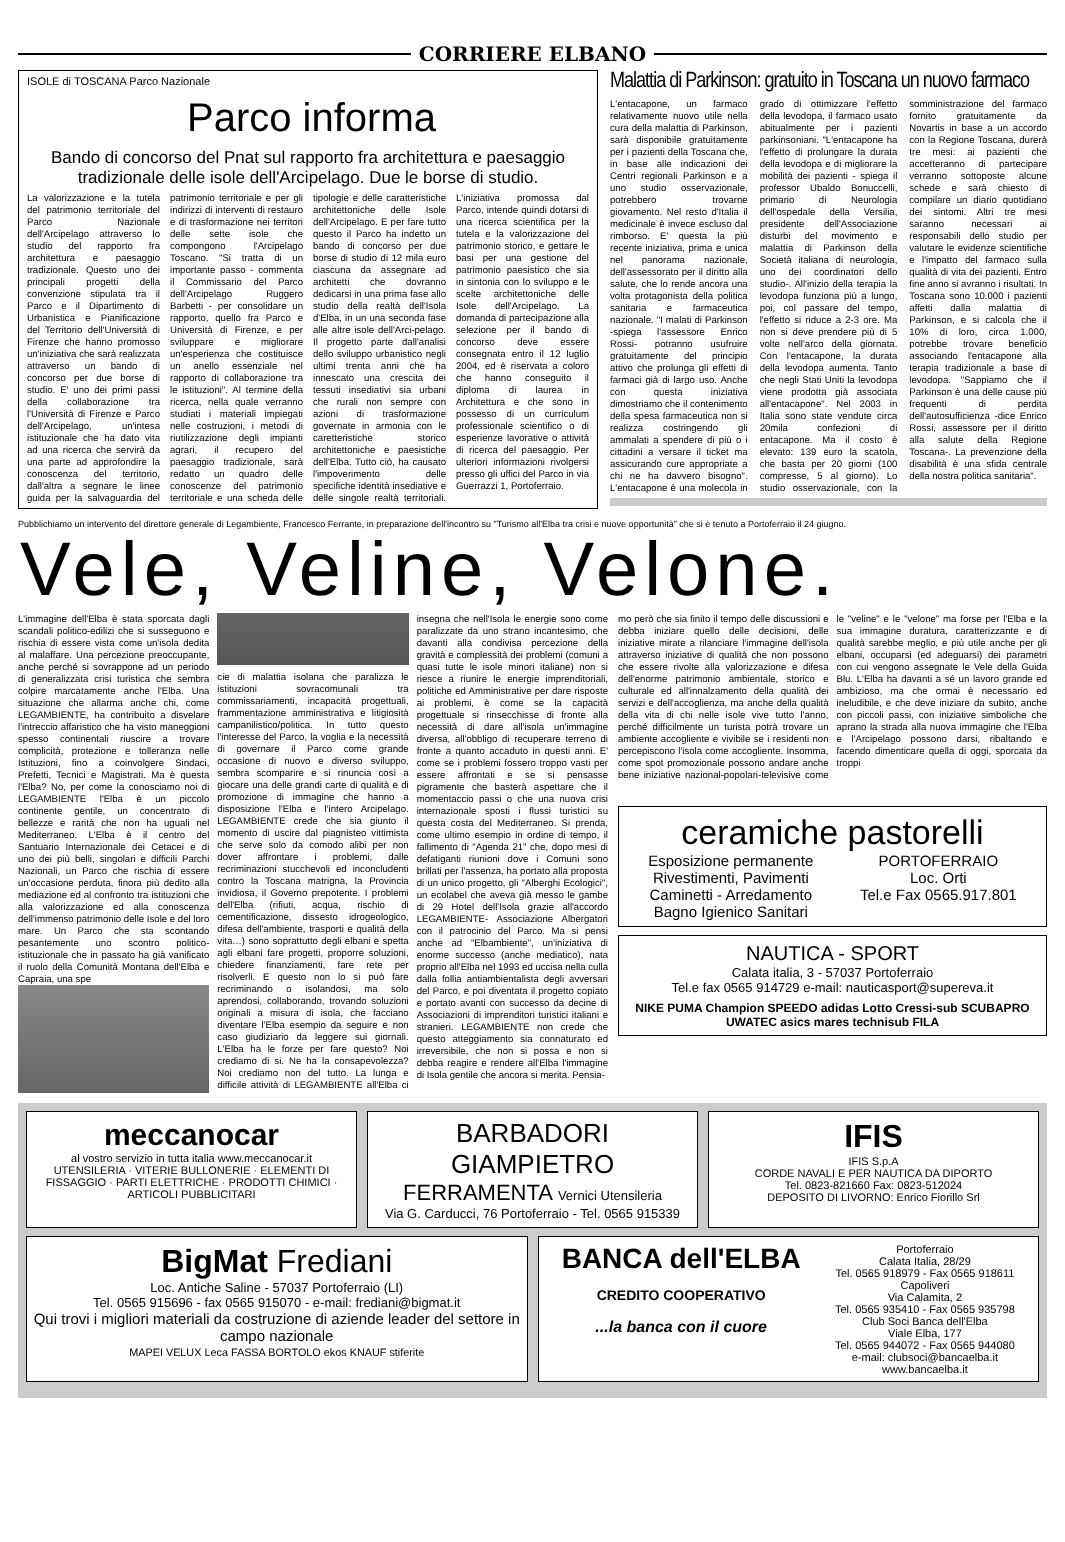CORRIERE ELBANO
ISOLE di TOSCANA Parco Nazionale
Parco informa
Bando di concorso del Pnat sul rapporto fra architettura e paesaggio tradizionale delle isole dell'Arcipelago. Due le borse di studio.
La valorizzazione e la tutela del patrimonio territoriale del Parco Nazionale dell'Arcipelago attraverso lo studio del rapporto fra architettura e paesaggio tradizionale. Questo uno dei principali progetti della convenzione stipulata tra il Parco e il Dipartimento di Urbanistica e Pianificazione del Territorio dell'Università di Firenze che hanno promosso un'iniziativa che sarà realizzata attraverso un bando di concorso per due borse di studio. E' uno dei primi passi della collaborazione tra l'Università di Firenze e Parco dell'Arcipelago, un'intesa istituzionale che ha dato vita ad una ricerca che servirà da una parte ad approfondire la conoscenza del territorio, dall'altra a segnare le linee guida per la salvaguardia del patrimonio territoriale e per gli indirizzi di interventi di restauro e di trasformazione nei territori delle sette isole che compongono l'Arcipelago Toscano. "Si tratta di un importante passo - commenta il Commissario del Parco dell'Arcipelago Ruggero Barbetti - per consolidare un rapporto, quello fra Parco e Università di Firenze, e per sviluppare e migliorare un'esperienza che costituisce un anello essenziale nel rapporto di collaborazione tra le istituzioni". Al termine della ricerca, nella quale verranno studiati i materiali impiegati nelle costruzioni, i metodi di riutilizzazione degli impianti agrari, il recupero del paesaggio tradizionale, sarà redatto un quadro delle conoscenze del patrimonio territoriale e una scheda delle tipologie e delle caratteristiche architettoniche delle Isole dell'Arcipelago. E per fare tutto questo il Parco ha indetto un bando di concorso per due borse di studio di 12 mila euro ciascuna da assegnare ad architetti che dovranno dedicarsi in una prima fase allo studio della realtà dell'Isola d'Elba, in un una seconda fase alle altre isole dell'Arci-pelago. Il progetto parte dall'analisi dello sviluppo urbanistico negli ultimi trenta anni che ha innescato una crescita dei tessuti insediativi sia urbani che rurali non sempre con azioni di trasformazione governate in armonia con le caretteristiche storico architettoniche e paesistiche dell'Elba. Tutto ciò, ha causato l'impoverimento delle specifiche identità insediative e delle singole realtà territoriali. L'iniziativa promossa dal Parco, intende quindi dotarsi di una ricerca scientifica per la tutela e la valorizzazione del patrimonio storico, e gettare le basi per una gestione del patrimonio paesistico che sia in sintonia con lo sviluppo e le scelte architettoniche delle Isole dell'Arcipelago. La domanda di partecipazione alla selezione per il bando di concorso deve essere consegnata entro il 12 luglio 2004, ed è riservata a coloro che hanno conseguito il diploma di laurea in Architettura e che sono in possesso di un curriculum professionale scientifico o di esperienze lavorative o attività di ricerca del paesaggio. Per ulteriori informazioni rivolgersi presso gli uffici del Parco in via Guerrazzi 1, Portoferraio.
Malattia di Parkinson: gratuito in Toscana un nuovo farmaco
L'entacapone, un farmaco relativamente nuovo utile nella cura della malattia di Parkinson, sarà disponibile gratuitamente per i pazienti della Toscana che, in base alle indicazioni dei Centri regionali Parkinson e a uno studio osservazionale, potrebbero trovarne giovamento. Nel resto d'Italia il medicinale è invece escluso dal rimborso. E' questa la più recente iniziativa, prima e unica nel panorama nazionale, dell'assessorato per il diritto alla salute, che lo rende ancora una volta protagonista della politica sanitaria e farmaceutica nazionale. "I malati di Parkinson -spiega l'assessore Enrico Rossi- potranno usufruire gratuitamente del principio attivo che prolunga gli effetti di farmaci già di largo uso. Anche con questa iniziativa dimostriamo che il contenimento della spesa farmaceutica non si realizza costringendo gli ammalati a spendere di più o i cittadini a versare il ticket ma assicurando cure appropriate a chi ne ha davvero bisogno". L'entacapone è una molecola in grado di ottimizzare l'effetto della levodopa, il farmaco usato abitualmente per i pazienti parkinsoniani. "L'entacapone ha l'effetto di prolungare la durata della levodopa e di migliorare la mobilità dei pazienti - spiega il professor Ubaldo Bonuccelli, primario di Neurologia dell'ospedale della Versilia, presidente dell'Associazione disturbi del movimento e malattia di Parkinson della Società italiana di neurologia, uno dei coordinatori dello studio-. All'inizio della terapia la levodopa funziona più a lungo, poi, col passare del tempo, l'effetto si riduce a 2-3 ore. Ma non si deve prendere più di 5 volte nell'arco della giornata. Con l'entacapone, la durata della levodopa aumenta. Tanto che negli Stati Uniti la levodopa viene prodotta già associata all'entacapone". Nel 2003 in Italia sono state vendute circa 20mila confezioni di entacapone. Ma il costo è elevato: 139 euro la scatola, che basta per 20 giorni (100 compresse, 5 al giorno). Lo studio osservazionale, con la somministrazione del farmaco fornito gratuitamente da Novartis in base a un accordo con la Regione Toscana, durerà tre mesi: ai pazienti che accetteranno di partecipare verranno sottoposte alcune schede e sarà chiesto di compilare un diario quotidiano dei sintomi. Altri tre mesi saranno necessari ai responsabili dello studio per valutare le evidenze scientifiche e l'impatto del farmaco sulla qualità di vita dei pazienti. Entro fine anno si avranno i risultati. In Toscana sono 10.000 i pazienti affetti dalla malattia di Parkinson, e si calcola che il 10% di loro, circa 1.000, potrebbe trovare beneficio associando l'entacapone alla terapia tradizionale a base di levodopa. "Sappiamo che il Parkinson è una delle cause più frequenti di perdita dell'autosufficienza -dice Enrico Rossi, assessore per il diritto alla salute della Regione Toscana-. La prevenzione della disabilità è una sfida centrale della nostra politica sanitaria".
Pubblichiamo un intervento del direttore generale di Legambiente, Francesco Ferrante, in preparazione dell'incontro su "Turismo all'Elba tra crisi e nuove opportunità" che si è tenuto a Portoferraio il 24 giugno.
Vele, Veline, Velone.
L'immagine dell'Elba è stata sporcata dagli scandali politico-edilizi che si susseguono e rischia di essere vista come un'isola dedita al malaffare. Una percezione preoccupante, anche perché si sovrappone ad un periodo di generalizzata crisi turistica che sembra colpire marcatamente anche l'Elba. Una situazione che allarma anche chi, come LEGAMBIENTE, ha contribuito a disvelare l'intreccio affaristico che ha visto maneggioni spesso continentali riuscire a trovare complicità, protezione e tolleranza nelle Istituzioni, fino a coinvolgere Sindaci, Prefetti, Tecnici e Magistrati. Ma è questa l'Elba? No, per come la conosciamo noi di LEGAMBIENTE l'Elba è un piccolo continente gentile, un concentrato di bellezze e rarità che non ha uguali nel Mediterraneo. L'Elba è il centro del Santuario Internazionale dei Cetacei e di uno dei più belli, singolari e difficili Parchi Nazionali, un Parco che rischia di essere un'occasione perduta, finora più dedito alla mediazione ed al confronto tra istituzioni che alla valorizzazione ed alla conoscenza dell'immenso patrimonio delle Isole e del loro mare. Un Parco che sta scontando pesantemente uno scontro politico-istituzionale che in passato ha già vanificato il ruolo della Comunità Montana dell'Elba e Capraia, una spe
cie di malattia isolana che paralizza le istituzioni sovracomunali tra commissariamenti, incapacità progettuali, frammentazione amministrativa e litigiosità campanilistico/politica. In tutto questo l'interesse del Parco, la voglia e la necessità di governare il Parco come grande occasione di nuovo e diverso sviluppo, sembra scomparire e si rinuncia così a giocare una delle grandi carte di qualità e di promozione di immagine che hanno a disposizione l'Elba e l'intero Arcipelago. LEGAMBIENTE crede che sia giunto il momento di uscire dal piagnisteo vittimista che serve solo da comodo alibi per non dover affrontare i problemi, dalle recriminazioni stucchevoli ed inconcludenti contro la Toscana matrigna, la Provincia invidiosa, il Governo prepotente. I problemi dell'Elba (rifiuti, acqua, rischio di cementificazione, dissesto idrogeologico, difesa dell'ambiente, trasporti e qualità della vita…) sono soprattutto degli elbani e spetta agli elbani fare progetti, proporre soluzioni, chiedere finanziamenti, fare rete per risolverli. E questo non lo si può fare recriminando o isolandosi, ma solo aprendosi, collaborando, trovando soluzioni originali a misura di isola, che facciano diventare l'Elba esempio da seguire e non caso giudiziario da leggere sui giornali. L'Elba ha le forze per fare questo? Noi crediamo di si. Ne ha la consapevolezza? Noi crediamo non del tutto. La lunga e difficile attività di LEGAMBIENTE all'Elba ci insegna che nell'Isola le energie sono come paralizzate da uno strano incantesimo, che davanti alla condivisa percezione della gravità e complessità dei problemi (comuni a quasi tutte le isole minori italiane) non si riesce a riunire le energie imprenditoriali, politiche ed Amministrative per dare risposte ai problemi, è come se la capacità progettuale si rinsecchisse di fronte alla necessità di dare all'isola un'immagine diversa, all'obbligo di recuperare terreno di fronte a quanto accaduto in questi anni. E' come se i problemi fossero troppo vasti per essere affrontati e se si pensasse pigramente che basterà aspettare che il momentaccio passi o che una nuova crisi internazionale sposti i flussi turistici su questa costa del Mediterraneo. Si prenda, come ultimo esempio in ordine di tempo, il fallimento di "Agenda 21" che, dopo mesi di defatiganti riunioni dove i Comuni sono brillati per l'assenza, ha portato alla proposta di un unico progetto, gli "Alberghi Ecologici", un ecolabel che aveva già messo le gambe di 29 Hotel dell'Isola grazie all'accordo LEGAMBIENTE- Associazione Albergatori con il patrocinio del Parco. Ma si pensi anche ad "Elbambiente", un'iniziativa di enorme successo (anche mediatico), nata proprio all'Elba nel 1993 ed uccisa nella culla dalla follia antiambientalista degli avversari del Parco, e poi diventata il progetto copiato e portato avanti con successo da decine di Associazioni di imprenditori turistici italiani e stranieri. LEGAMBIENTE non crede che questo atteggiamento sia connaturato ed irreversibile, che non si possa e non si debba reagire e rendere all'Elba l'immagine di Isola gentile che ancora si merita. Pensia-
mo però che sia finito il tempo delle discussioni e debba iniziare quello delle decisioni, delle iniziative mirate a rilanciare l'immagine dell'isola attraverso iniziative di qualità che non possono che essere rivolte alla valorizzazione e difesa dell'enorme patrimonio ambientale, storico e culturale ed all'innalzamento della qualità dei servizi e dell'accoglienza, ma anche della qualità della vita di chi nelle isole vive tutto l'anno, perché difficilmente un turista potrà trovare un ambiente accogliente e vivibile se i residenti non percepiscono l'isola come accogliente. Insomma, come spot promozionale possono andare anche bene iniziative nazional-popolari-televisive come le "veline" e le "velone" ma forse per l'Elba e la sua immagine duratura, caratterizzante e di qualità sarebbe meglio, e più utile anche per gli elbani, occuparsi (ed adeguarsi) dei parametri con cui vengono assegnate le Vele della Guida Blu. L'Elba ha davanti a sé un lavoro grande ed ambizioso, ma che ormai è necessario ed ineludibile, e che deve iniziare da subito, anche con piccoli passi, con iniziative simboliche che aprano la strada alla nuova immagine che l'Elba e l'Arcipelago possono darsi, ribaltando e facendo dimenticare quella di oggi, sporcata da troppi
ceramiche pastorelli
Esposizione permanente
Rivestimenti, Pavimenti
Caminetti - Arredamento
Bagno Igienico Sanitari
PORTOFERRAIO
Loc. Orti
Tel.e Fax 0565.917.801
NAUTICA - SPORT
Calata italia, 3 - 57037 Portoferraio
Tel.e fax 0565 914729 e-mail: nauticasport@supereva.it
NIKE PUMA Champion SPEEDO adidas Lotto Cressi-sub SCUBAPRO UWATEC asics mares technisub FILA
meccanocar
al vostro servizio in tutta italia www.meccanocar.it
UTENSILERIA · VITERIE BULLONERIE · ELEMENTI DI FISSAGGIO · PARTI ELETTRICHE · PRODOTTI CHIMICI · ARTICOLI PUBBLICITARI
BARBADORI GIAMPIETRO
FERRAMENTA Vernici Utensileria
Via G. Carducci, 76 Portoferraio - Tel. 0565 915339
IFIS
IFIS S.p.A
CORDE NAVALI E PER NAUTICA DA DIPORTO
Tel. 0823-821660 Fax: 0823-512024
DEPOSITO DI LIVORNO: Enrico Fiorillo Srl
BigMat Frediani
Loc. Antiche Saline - 57037 Portoferraio (LI)
Tel. 0565 915696 - fax 0565 915070 - e-mail: frediani@bigmat.it
Qui trovi i migliori materiali da costruzione di aziende leader del settore in campo nazionale
MAPEI VELUX Leca FASSA BORTOLO ekos KNAUF stiferite
BANCA dell'ELBA
CREDITO COOPERATIVO
...la banca con il cuore
Portoferraio
Calata Italia, 28/29
Tel. 0565 918979 - Fax 0565 918611
Capoliveri
Via Calamita, 2
Tel. 0565 935410 - Fax 0565 935798
Club Soci Banca dell'Elba
Viale Elba, 177
Tel. 0565 944072 - Fax 0565 944080
e-mail: clubsoci@bancaelba.it
www.bancaelba.it